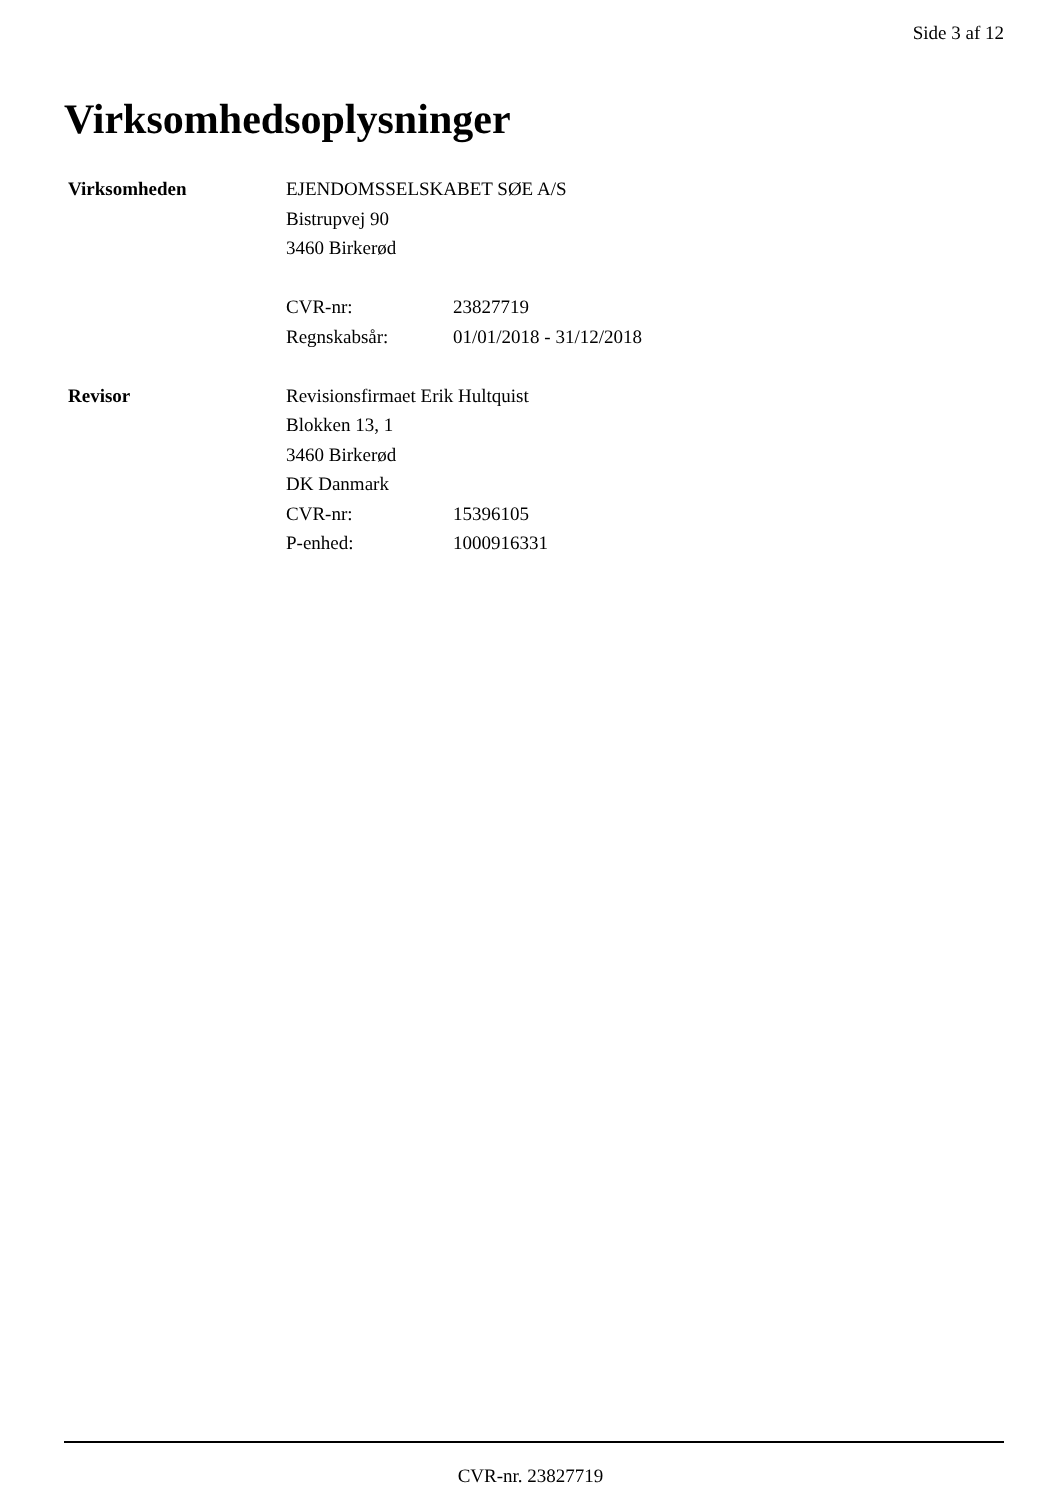Side 3 af 12
Virksomhedsoplysninger
| Virksomheden | EJENDOMSSELSKABET SØE A/S | |
| | Bistrupvej 90 | |
| | 3460 Birkerød | |
| | CVR-nr: | 23827719 |
| | Regnskabsår: | 01/01/2018 - 31/12/2018 |
| Revisor | Revisionsfirmaet Erik Hultquist | |
| | Blokken 13, 1 | |
| | 3460 Birkerød | |
| | DK Danmark | |
| | CVR-nr: | 15396105 |
| | P-enhed: | 1000916331 |
CVR-nr. 23827719